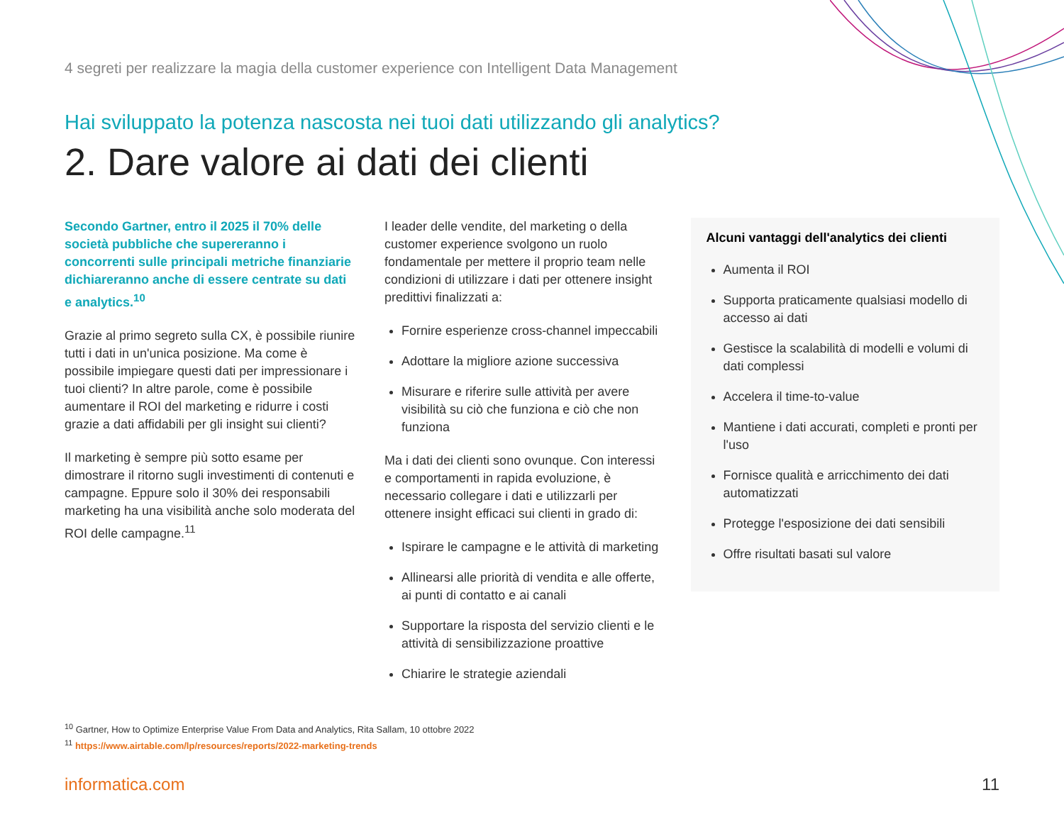4 segreti per realizzare la magia della customer experience con Intelligent Data Management
Hai sviluppato la potenza nascosta nei tuoi dati utilizzando gli analytics?
2. Dare valore ai dati dei clienti
Secondo Gartner, entro il 2025 il 70% delle società pubbliche che supereranno i concorrenti sulle principali metriche finanziarie dichiareranno anche di essere centrate su dati e analytics.<sup>10</sup>
Grazie al primo segreto sulla CX, è possibile riunire tutti i dati in un'unica posizione. Ma come è possibile impiegare questi dati per impressionare i tuoi clienti? In altre parole, come è possibile aumentare il ROI del marketing e ridurre i costi grazie a dati affidabili per gli insight sui clienti?
Il marketing è sempre più sotto esame per dimostrare il ritorno sugli investimenti di contenuti e campagne. Eppure solo il 30% dei responsabili marketing ha una visibilità anche solo moderata del ROI delle campagne.<sup>11</sup>
I leader delle vendite, del marketing o della customer experience svolgono un ruolo fondamentale per mettere il proprio team nelle condizioni di utilizzare i dati per ottenere insight predittivi finalizzati a:
Fornire esperienze cross-channel impeccabili
Adottare la migliore azione successiva
Misurare e riferire sulle attività per avere visibilità su ciò che funziona e ciò che non funziona
Ma i dati dei clienti sono ovunque. Con interessi e comportamenti in rapida evoluzione, è necessario collegare i dati e utilizzarli per ottenere insight efficaci sui clienti in grado di:
Ispirare le campagne e le attività di marketing
Allinearsi alle priorità di vendita e alle offerte, ai punti di contatto e ai canali
Supportare la risposta del servizio clienti e le attività di sensibilizzazione proattive
Chiarire le strategie aziendali
Alcuni vantaggi dell'analytics dei clienti
Aumenta il ROI
Supporta praticamente qualsiasi modello di accesso ai dati
Gestisce la scalabilità di modelli e volumi di dati complessi
Accelera il time-to-value
Mantiene i dati accurati, completi e pronti per l'uso
Fornisce qualità e arricchimento dei dati automatizzati
Protegge l'esposizione dei dati sensibili
Offre risultati basati sul valore
<sup>10</sup> Gartner, How to Optimize Enterprise Value From Data and Analytics, Rita Sallam, 10 ottobre 2022
<sup>11</sup> https://www.airtable.com/lp/resources/reports/2022-marketing-trends
informatica.com 11